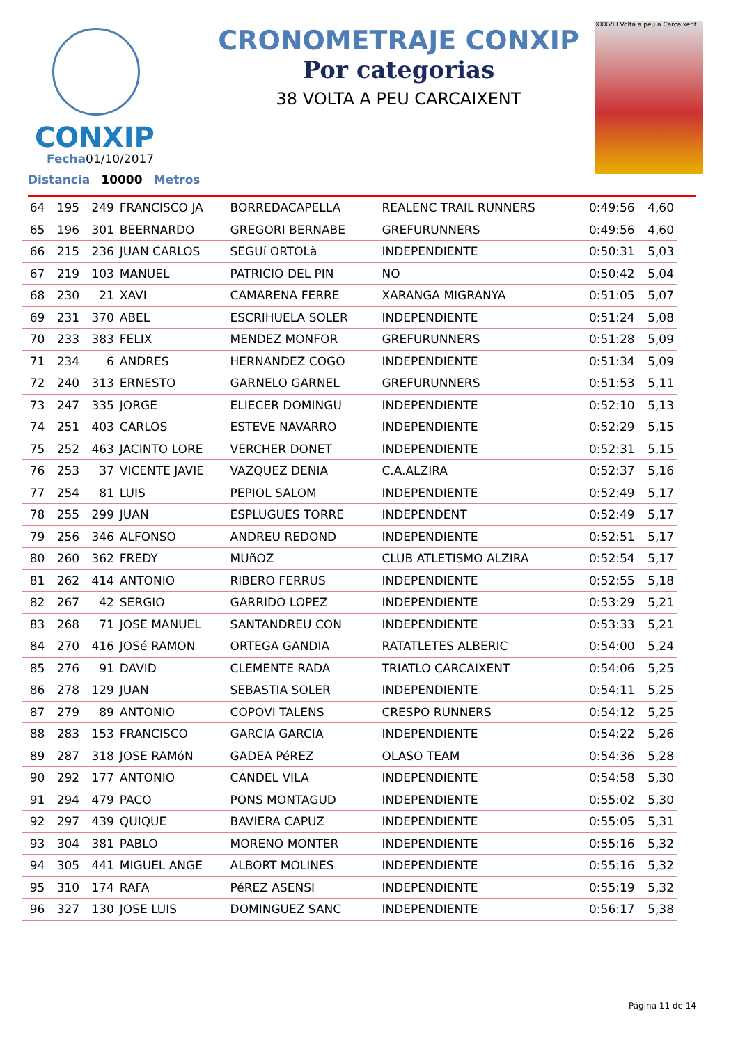CONXIP
CRONOMETRAJE CONXIP
Por categorias
38 VOLTA A PEU CARCAIXENT
XXXVIII Volta a peu a Carcaixent
Fecha01/10/2017
Distancia 10000 Metros
| 64 | 195 | 249 | FRANCISCO JA | BORREDACAPELLA | REALENC TRAIL RUNNERS | 0:49:56 | 4,60 |
| 65 | 196 | 301 | BEERNARDO | GREGORI BERNABE | GREFURUNNERS | 0:49:56 | 4,60 |
| 66 | 215 | 236 | JUAN CARLOS | SEGUí ORTOLà | INDEPENDIENTE | 0:50:31 | 5,03 |
| 67 | 219 | 103 | MANUEL | PATRICIO DEL PIN | NO | 0:50:42 | 5,04 |
| 68 | 230 | 21 | XAVI | CAMARENA FERRE | XARANGA MIGRANYA | 0:51:05 | 5,07 |
| 69 | 231 | 370 | ABEL | ESCRIHUELA SOLER | INDEPENDIENTE | 0:51:24 | 5,08 |
| 70 | 233 | 383 | FELIX | MENDEZ MONFOR | GREFURUNNERS | 0:51:28 | 5,09 |
| 71 | 234 | 6 | ANDRES | HERNANDEZ COGO | INDEPENDIENTE | 0:51:34 | 5,09 |
| 72 | 240 | 313 | ERNESTO | GARNELO GARNEL | GREFURUNNERS | 0:51:53 | 5,11 |
| 73 | 247 | 335 | JORGE | ELIECER DOMINGU | INDEPENDIENTE | 0:52:10 | 5,13 |
| 74 | 251 | 403 | CARLOS | ESTEVE NAVARRO | INDEPENDIENTE | 0:52:29 | 5,15 |
| 75 | 252 | 463 | JACINTO LORE | VERCHER DONET | INDEPENDIENTE | 0:52:31 | 5,15 |
| 76 | 253 | 37 | VICENTE JAVIE | VAZQUEZ DENIA | C.A.ALZIRA | 0:52:37 | 5,16 |
| 77 | 254 | 81 | LUIS | PEPIOL SALOM | INDEPENDIENTE | 0:52:49 | 5,17 |
| 78 | 255 | 299 | JUAN | ESPLUGUES TORRE | INDEPENDENT | 0:52:49 | 5,17 |
| 79 | 256 | 346 | ALFONSO | ANDREU REDOND | INDEPENDIENTE | 0:52:51 | 5,17 |
| 80 | 260 | 362 | FREDY | MUñOZ | CLUB ATLETISMO ALZIRA | 0:52:54 | 5,17 |
| 81 | 262 | 414 | ANTONIO | RIBERO FERRUS | INDEPENDIENTE | 0:52:55 | 5,18 |
| 82 | 267 | 42 | SERGIO | GARRIDO LOPEZ | INDEPENDIENTE | 0:53:29 | 5,21 |
| 83 | 268 | 71 | JOSE MANUEL | SANTANDREU CON | INDEPENDIENTE | 0:53:33 | 5,21 |
| 84 | 270 | 416 | JOSé RAMON | ORTEGA GANDIA | RATATLETES ALBERIC | 0:54:00 | 5,24 |
| 85 | 276 | 91 | DAVID | CLEMENTE RADA | TRIATLO CARCAIXENT | 0:54:06 | 5,25 |
| 86 | 278 | 129 | JUAN | SEBASTIA SOLER | INDEPENDIENTE | 0:54:11 | 5,25 |
| 87 | 279 | 89 | ANTONIO | COPOVI TALENS | CRESPO RUNNERS | 0:54:12 | 5,25 |
| 88 | 283 | 153 | FRANCISCO | GARCIA GARCIA | INDEPENDIENTE | 0:54:22 | 5,26 |
| 89 | 287 | 318 | JOSE RAMóN | GADEA PéREZ | OLASO TEAM | 0:54:36 | 5,28 |
| 90 | 292 | 177 | ANTONIO | CANDEL VILA | INDEPENDIENTE | 0:54:58 | 5,30 |
| 91 | 294 | 479 | PACO | PONS MONTAGUD | INDEPENDIENTE | 0:55:02 | 5,30 |
| 92 | 297 | 439 | QUIQUE | BAVIERA CAPUZ | INDEPENDIENTE | 0:55:05 | 5,31 |
| 93 | 304 | 381 | PABLO | MORENO MONTER | INDEPENDIENTE | 0:55:16 | 5,32 |
| 94 | 305 | 441 | MIGUEL ANGE | ALBORT MOLINES | INDEPENDIENTE | 0:55:16 | 5,32 |
| 95 | 310 | 174 | RAFA | PéREZ ASENSI | INDEPENDIENTE | 0:55:19 | 5,32 |
| 96 | 327 | 130 | JOSE LUIS | DOMINGUEZ SANC | INDEPENDIENTE | 0:56:17 | 5,38 |
Página 11 de 14